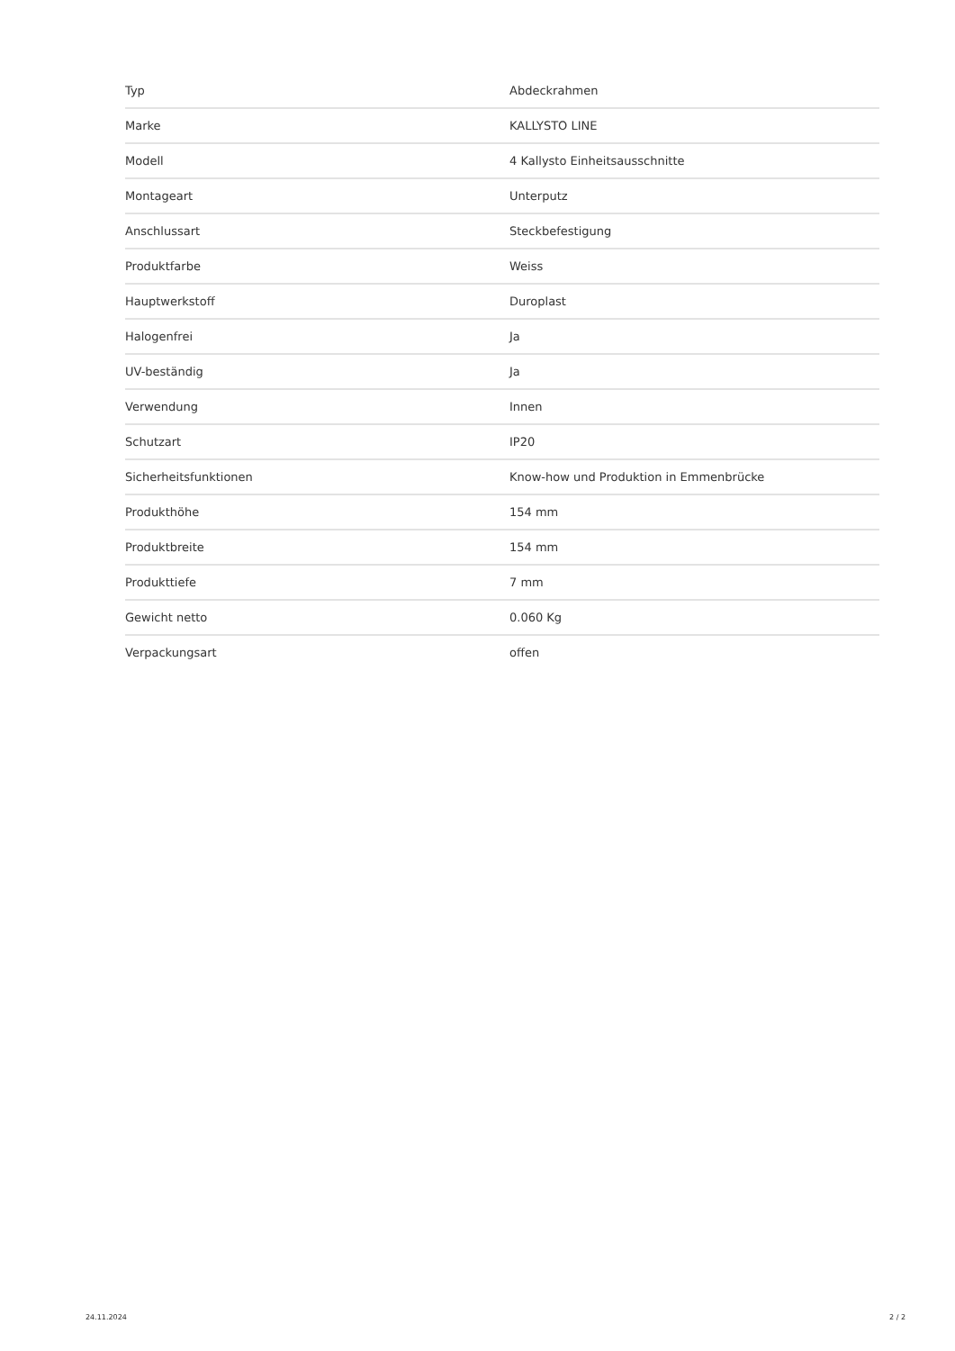| Typ | Abdeckrahmen |
| Marke | KALLYSTO LINE |
| Modell | 4 Kallysto Einheitsausschnitte |
| Montageart | Unterputz |
| Anschlussart | Steckbefestigung |
| Produktfarbe | Weiss |
| Hauptwerkstoff | Duroplast |
| Halogenfrei | Ja |
| UV-beständig | Ja |
| Verwendung | Innen |
| Schutzart | IP20 |
| Sicherheitsfunktionen | Know-how und Produktion in Emmenbrücke |
| Produkthöhe | 154 mm |
| Produktbreite | 154 mm |
| Produkttiefe | 7 mm |
| Gewicht netto | 0.060 Kg |
| Verpackungsart | offen |
24.11.2024 2 / 2